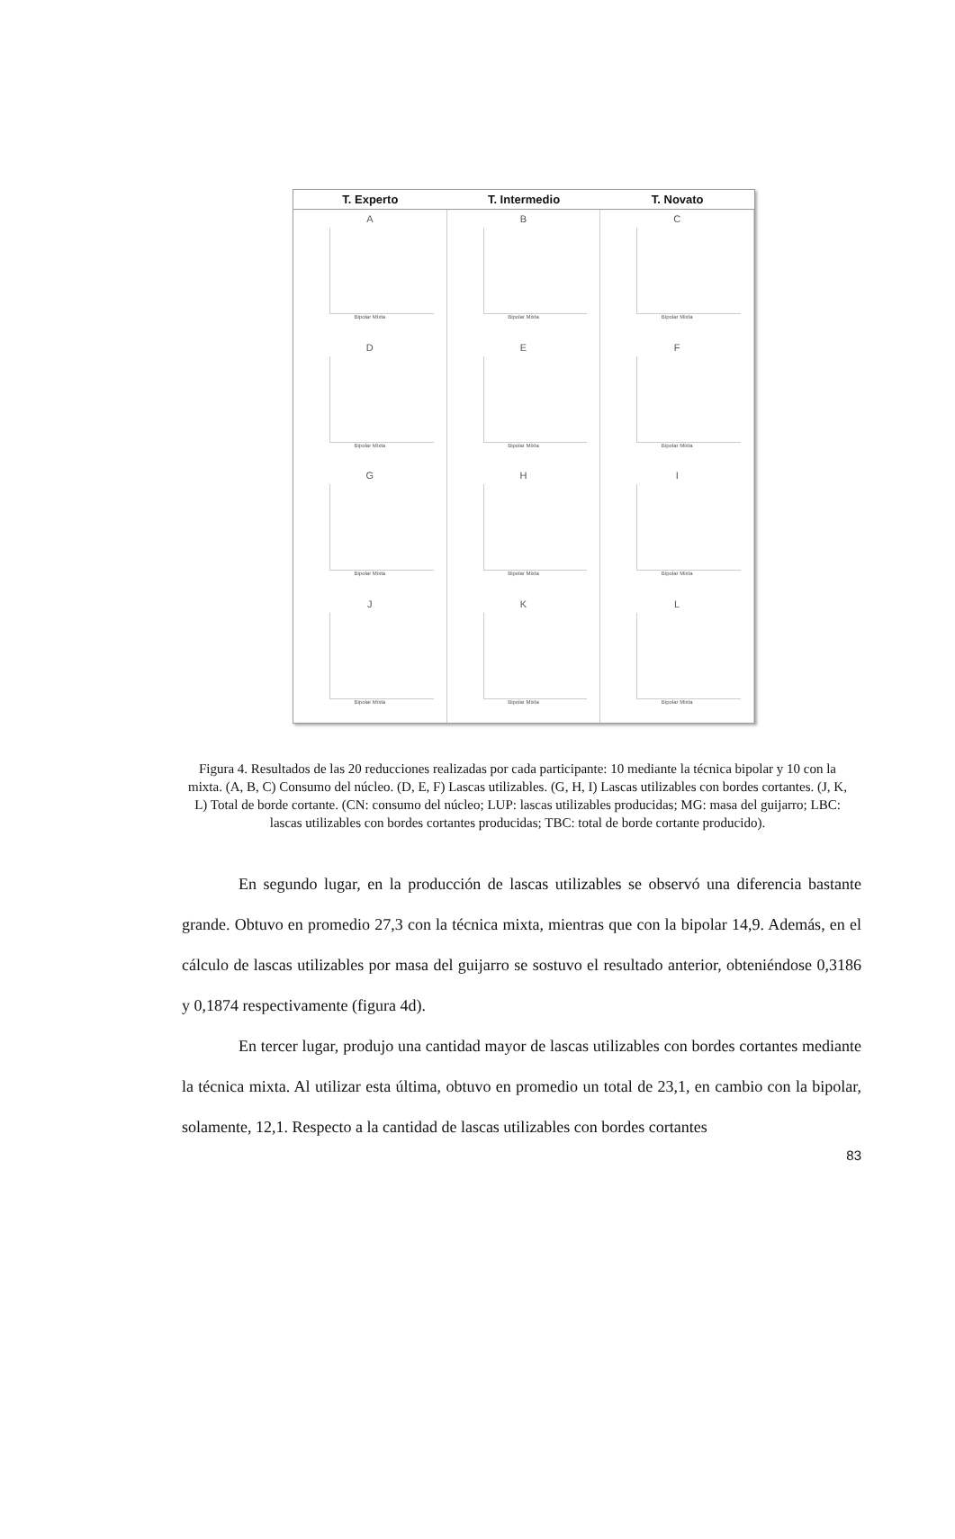T. Experto
T. Intermedio
T. Novato
A
Bipolar Mixta
B
Bipolar Mixta
C
Bipolar Mixta
D
Bipolar Mixta
E
Bipolar Mixta
F
Bipolar Mixta
G
Bipolar Mixta
H
Bipolar Mixta
I
Bipolar Mixta
J
Bipolar Mixta
K
Bipolar Mixta
L
Bipolar Mixta
Figura 4. Resultados de las 20 reducciones realizadas por cada participante: 10 mediante la técnica bipolar y 10 con la mixta. (A, B, C) Consumo del núcleo. (D, E, F) Lascas utilizables. (G, H, I) Lascas utilizables con bordes cortantes. (J, K, L) Total de borde cortante. (CN: consumo del núcleo; LUP: lascas utilizables producidas; MG: masa del guijarro; LBC: lascas utilizables con bordes cortantes producidas; TBC: total de borde cortante producido).
En segundo lugar, en la producción de lascas utilizables se observó una diferencia bastante grande. Obtuvo en promedio 27,3 con la técnica mixta, mientras que con la bipolar 14,9. Además, en el cálculo de lascas utilizables por masa del guijarro se sostuvo el resultado anterior, obteniéndose 0,3186 y 0,1874 respectivamente (figura 4d).
En tercer lugar, produjo una cantidad mayor de lascas utilizables con bordes cortantes mediante la técnica mixta. Al utilizar esta última, obtuvo en promedio un total de 23,1, en cambio con la bipolar, solamente, 12,1. Respecto a la cantidad de lascas utilizables con bordes cortantes
83